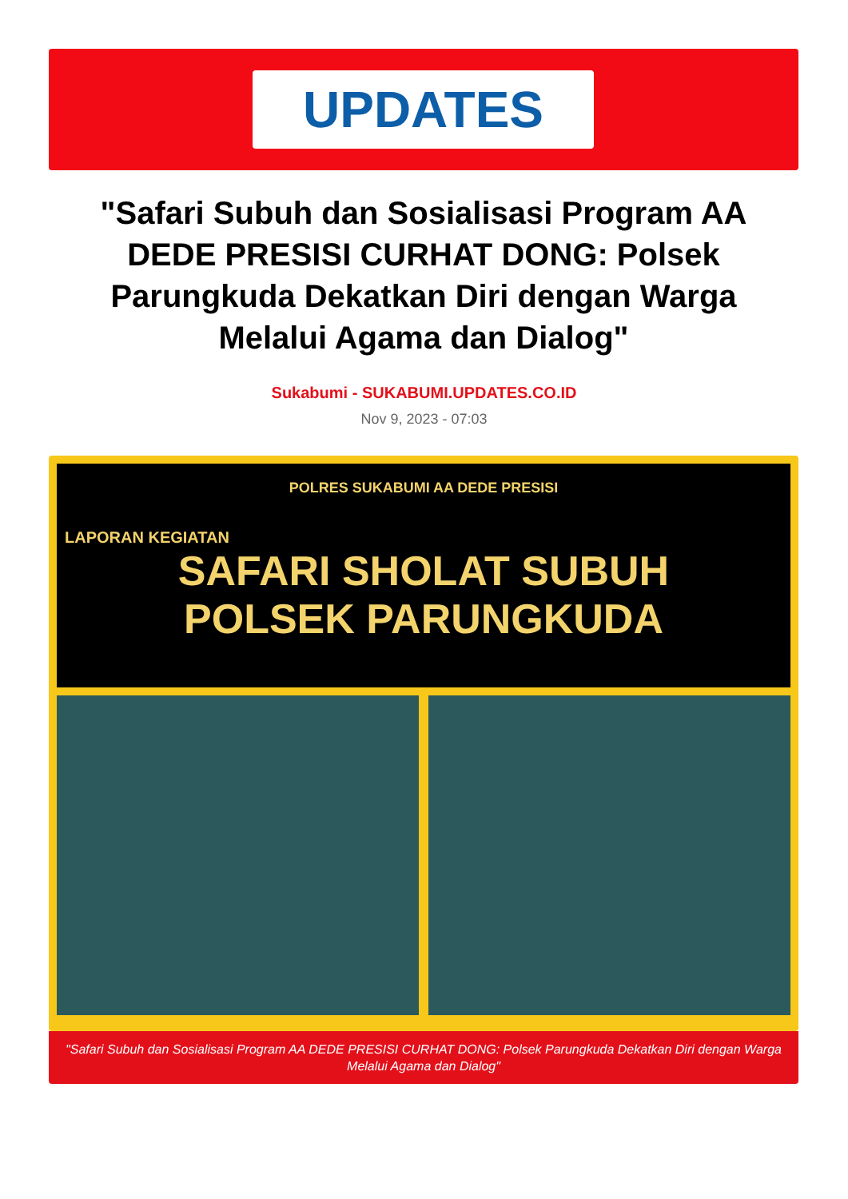UPDATES
"Safari Subuh dan Sosialisasi Program AA DEDE PRESISI CURHAT DONG: Polsek Parungkuda Dekatkan Diri dengan Warga Melalui Agama dan Dialog"
Sukabumi - SUKABUMI.UPDATES.CO.ID
Nov 9, 2023 - 07:03
POLRES SUKABUMI AA DEDE PRESISI
LAPORAN KEGIATAN
SAFARI SHOLAT SUBUH
POLSEK PARUNGKUDA
"Safari Subuh dan Sosialisasi Program AA DEDE PRESISI CURHAT DONG: Polsek Parungkuda Dekatkan Diri dengan Warga Melalui Agama dan Dialog"